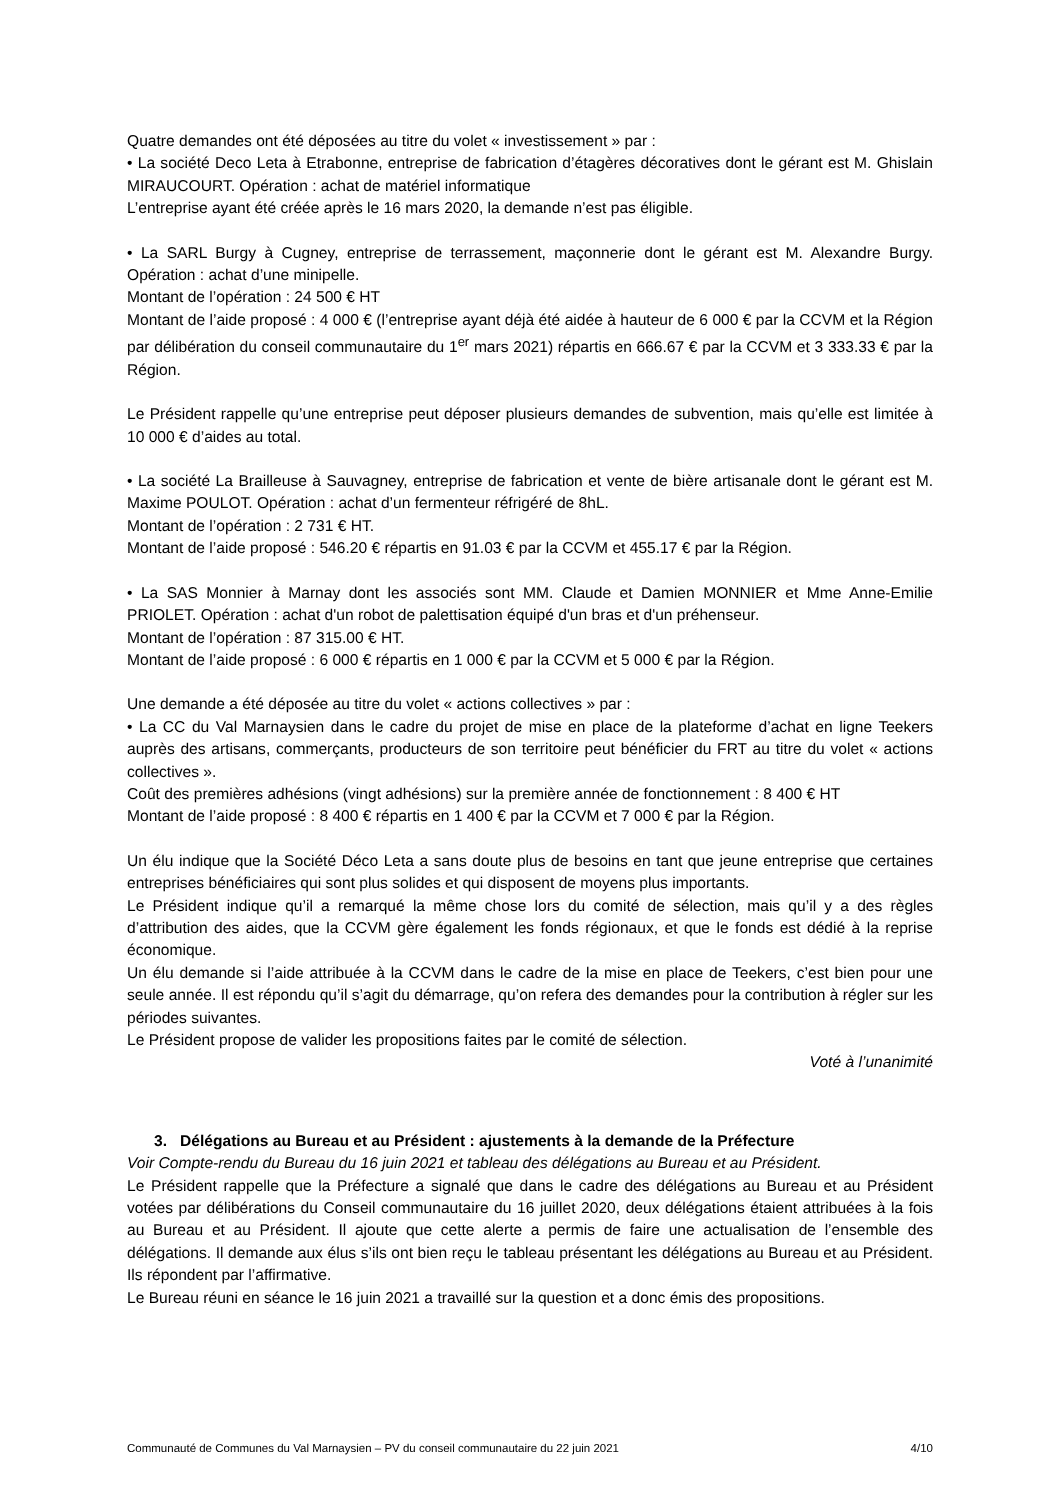Quatre demandes ont été déposées au titre du volet « investissement » par :
• La société Deco Leta à Etrabonne, entreprise de fabrication d’étagères décoratives dont le gérant est M. Ghislain MIRAUCOURT. Opération : achat de matériel informatique
L’entreprise ayant été créée après le 16 mars 2020, la demande n’est pas éligible.
• La SARL Burgy à Cugney, entreprise de terrassement, maçonnerie dont le gérant est M. Alexandre Burgy. Opération : achat d’une minipelle.
Montant de l’opération : 24 500 € HT
Montant de l’aide proposé : 4 000 € (l’entreprise ayant déjà été aidée à hauteur de 6 000 € par la CCVM et la Région par délibération du conseil communautaire du 1<sup>er</sup> mars 2021) répartis en 666.67 € par la CCVM et 3 333.33 € par la Région.
Le Président rappelle qu’une entreprise peut déposer plusieurs demandes de subvention, mais qu’elle est limitée à 10 000 € d’aides au total.
• La société La Brailleuse à Sauvagney, entreprise de fabrication et vente de bière artisanale dont le gérant est M. Maxime POULOT. Opération : achat d’un fermenteur réfrigéré de 8hL.
Montant de l’opération : 2 731 € HT.
Montant de l’aide proposé : 546.20 € répartis en 91.03 € par la CCVM et 455.17 € par la Région.
• La SAS Monnier à Marnay dont les associés sont MM. Claude et Damien MONNIER et Mme Anne-Emilie PRIOLET. Opération : achat d'un robot de palettisation équipé d'un bras et d'un préhenseur.
Montant de l’opération : 87 315.00 € HT.
Montant de l’aide proposé : 6 000 € répartis en 1 000 € par la CCVM et 5 000 € par la Région.
Une demande a été déposée au titre du volet « actions collectives » par :
• La CC du Val Marnaysien dans le cadre du projet de mise en place de la plateforme d’achat en ligne Teekers auprès des artisans, commerçants, producteurs de son territoire peut bénéficier du FRT au titre du volet « actions collectives ».
Coût des premières adhésions (vingt adhésions) sur la première année de fonctionnement : 8 400 € HT
Montant de l’aide proposé : 8 400 € répartis en 1 400 € par la CCVM et 7 000 € par la Région.
Un élu indique que la Société Déco Leta a sans doute plus de besoins en tant que jeune entreprise que certaines entreprises bénéficiaires qui sont plus solides et qui disposent de moyens plus importants.
Le Président indique qu’il a remarqué la même chose lors du comité de sélection, mais qu’il y a des règles d’attribution des aides, que la CCVM gère également les fonds régionaux, et que le fonds est dédié à la reprise économique.
Un élu demande si l’aide attribuée à la CCVM dans le cadre de la mise en place de Teekers, c’est bien pour une seule année. Il est répondu qu’il s’agit du démarrage, qu’on refera des demandes pour la contribution à régler sur les périodes suivantes.
Le Président propose de valider les propositions faites par le comité de sélection.
Voté à l’unanimité
3. Délégations au Bureau et au Président : ajustements à la demande de la Préfecture
Voir Compte-rendu du Bureau du 16 juin 2021 et tableau des délégations au Bureau et au Président.
Le Président rappelle que la Préfecture a signalé que dans le cadre des délégations au Bureau et au Président votées par délibérations du Conseil communautaire du 16 juillet 2020, deux délégations étaient attribuées à la fois au Bureau et au Président. Il ajoute que cette alerte a permis de faire une actualisation de l’ensemble des délégations. Il demande aux élus s’ils ont bien reçu le tableau présentant les délégations au Bureau et au Président. Ils répondent par l’affirmative.
Le Bureau réuni en séance le 16 juin 2021 a travaillé sur la question et a donc émis des propositions.
Communauté de Communes du Val Marnaysien – PV du conseil communautaire du 22 juin 2021 4/10